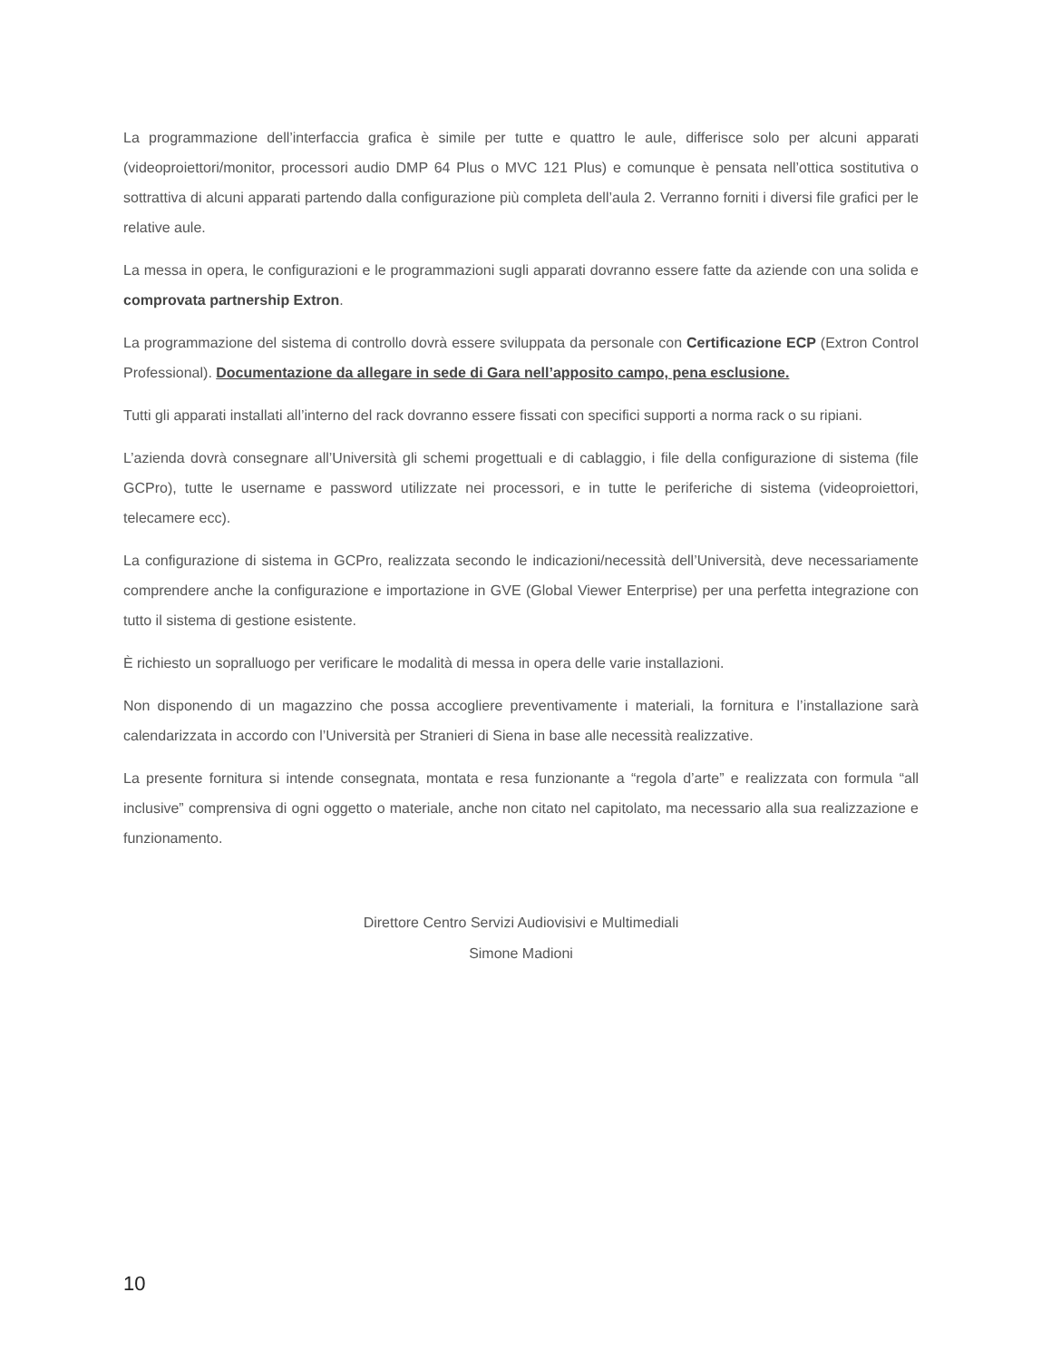La programmazione dell’interfaccia grafica è simile per tutte e quattro le aule, differisce solo per alcuni apparati (videoproiettori/monitor, processori audio DMP 64 Plus o MVC 121 Plus) e comunque è pensata nell’ottica sostitutiva o sottrattiva di alcuni apparati partendo dalla configurazione più completa dell’aula 2. Verranno forniti i diversi file grafici per le relative aule.
La messa in opera, le configurazioni e le programmazioni sugli apparati dovranno essere fatte da aziende con una solida e comprovata partnership Extron.
La programmazione del sistema di controllo dovrà essere sviluppata da personale con Certificazione ECP (Extron Control Professional). Documentazione da allegare in sede di Gara nell’apposito campo, pena esclusione.
Tutti gli apparati installati all’interno del rack dovranno essere fissati con specifici supporti a norma rack o su ripiani.
L’azienda dovrà consegnare all’Università gli schemi progettuali e di cablaggio, i file della configurazione di sistema (file GCPro), tutte le username e password utilizzate nei processori, e in tutte le periferiche di sistema (videoproiettori, telecamere ecc).
La configurazione di sistema in GCPro, realizzata secondo le indicazioni/necessità dell’Università, deve necessariamente comprendere anche la configurazione e importazione in GVE (Global Viewer Enterprise) per una perfetta integrazione con tutto il sistema di gestione esistente.
È richiesto un sopralluogo per verificare le modalità di messa in opera delle varie installazioni.
Non disponendo di un magazzino che possa accogliere preventivamente i materiali, la fornitura e l’installazione sarà calendarizzata in accordo con l’Università per Stranieri di Siena in base alle necessità realizzative.
La presente fornitura si intende consegnata, montata e resa funzionante a “regola d’arte” e realizzata con formula “all inclusive” comprensiva di ogni oggetto o materiale, anche non citato nel capitolato, ma necessario alla sua realizzazione e funzionamento.
Direttore Centro Servizi Audiovisivi e Multimediali
Simone Madioni
10